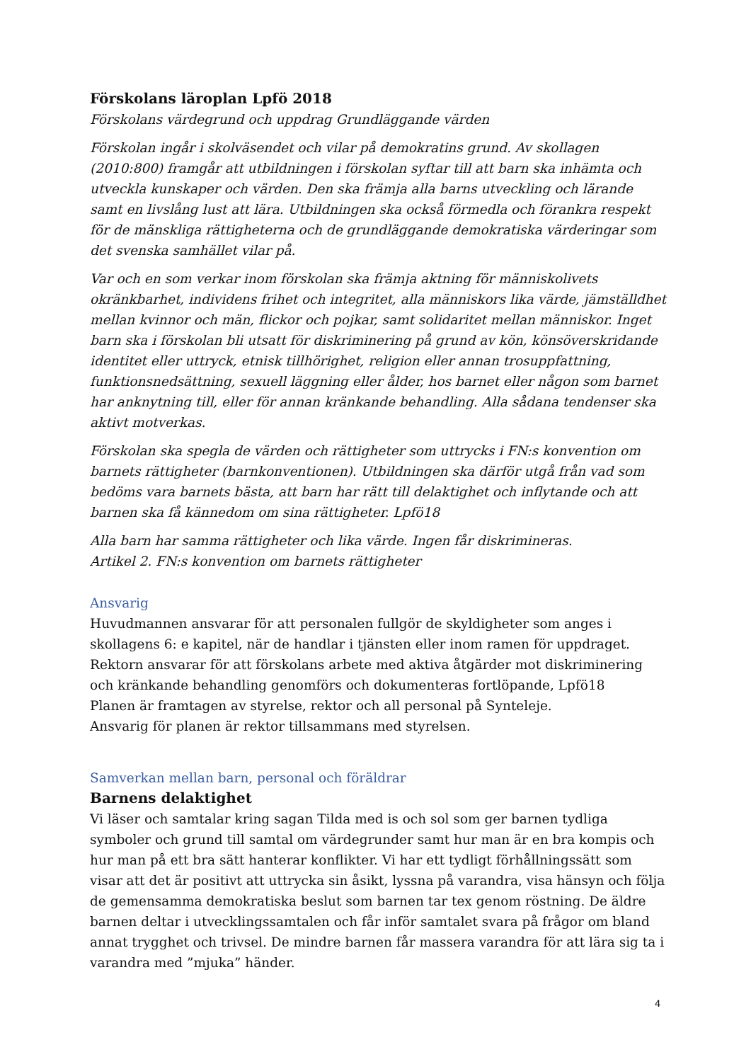Förskolans läroplan Lpfö 2018
Förskolans värdegrund och uppdrag Grundläggande värden
Förskolan ingår i skolväsendet och vilar på demokratins grund. Av skollagen (2010:800) framgår att utbildningen i förskolan syftar till att barn ska inhämta och utveckla kunskaper och värden. Den ska främja alla barns utveckling och lärande samt en livslång lust att lära. Utbildningen ska också förmedla och förankra respekt för de mänskliga rättigheterna och de grundläggande demokratiska värderingar som det svenska samhället vilar på.
Var och en som verkar inom förskolan ska främja aktning för människolivets okränkbarhet, individens frihet och integritet, alla människors lika värde, jämställdhet mellan kvinnor och män, flickor och pojkar, samt solidaritet mellan människor. Inget barn ska i förskolan bli utsatt för diskriminering på grund av kön, könsöverskridande identitet eller uttryck, etnisk tillhörighet, religion eller annan trosuppfattning, funktionsnedsättning, sexuell läggning eller ålder, hos barnet eller någon som barnet har anknytning till, eller för annan kränkande behandling. Alla sådana tendenser ska aktivt motverkas.
Förskolan ska spegla de värden och rättigheter som uttrycks i FN:s konvention om barnets rättigheter (barnkonventionen). Utbildningen ska därför utgå från vad som bedöms vara barnets bästa, att barn har rätt till delaktighet och inflytande och att barnen ska få kännedom om sina rättigheter. Lpfö18
Alla barn har samma rättigheter och lika värde. Ingen får diskrimineras.
Artikel 2. FN:s konvention om barnets rättigheter
Ansvarig
Huvudmannen ansvarar för att personalen fullgör de skyldigheter som anges i skollagens 6: e kapitel, när de handlar i tjänsten eller inom ramen för uppdraget.
Rektorn ansvarar för att förskolans arbete med aktiva åtgärder mot diskriminering och kränkande behandling genomförs och dokumenteras fortlöpande, Lpfö18
Planen är framtagen av styrelse, rektor och all personal på Synteleje.
Ansvarig för planen är rektor tillsammans med styrelsen.
Samverkan mellan barn, personal och föräldrar
Barnens delaktighet
Vi läser och samtalar kring sagan Tilda med is och sol som ger barnen tydliga symboler och grund till samtal om värdegrunder samt hur man är en bra kompis och hur man på ett bra sätt hanterar konflikter. Vi har ett tydligt förhållningssätt som visar att det är positivt att uttrycka sin åsikt, lyssna på varandra, visa hänsyn och följa de gemensamma demokratiska beslut som barnen tar tex genom röstning. De äldre barnen deltar i utvecklingssamtalen och får inför samtalet svara på frågor om bland annat trygghet och trivsel. De mindre barnen får massera varandra för att lära sig ta i varandra med ”mjuka” händer.
4